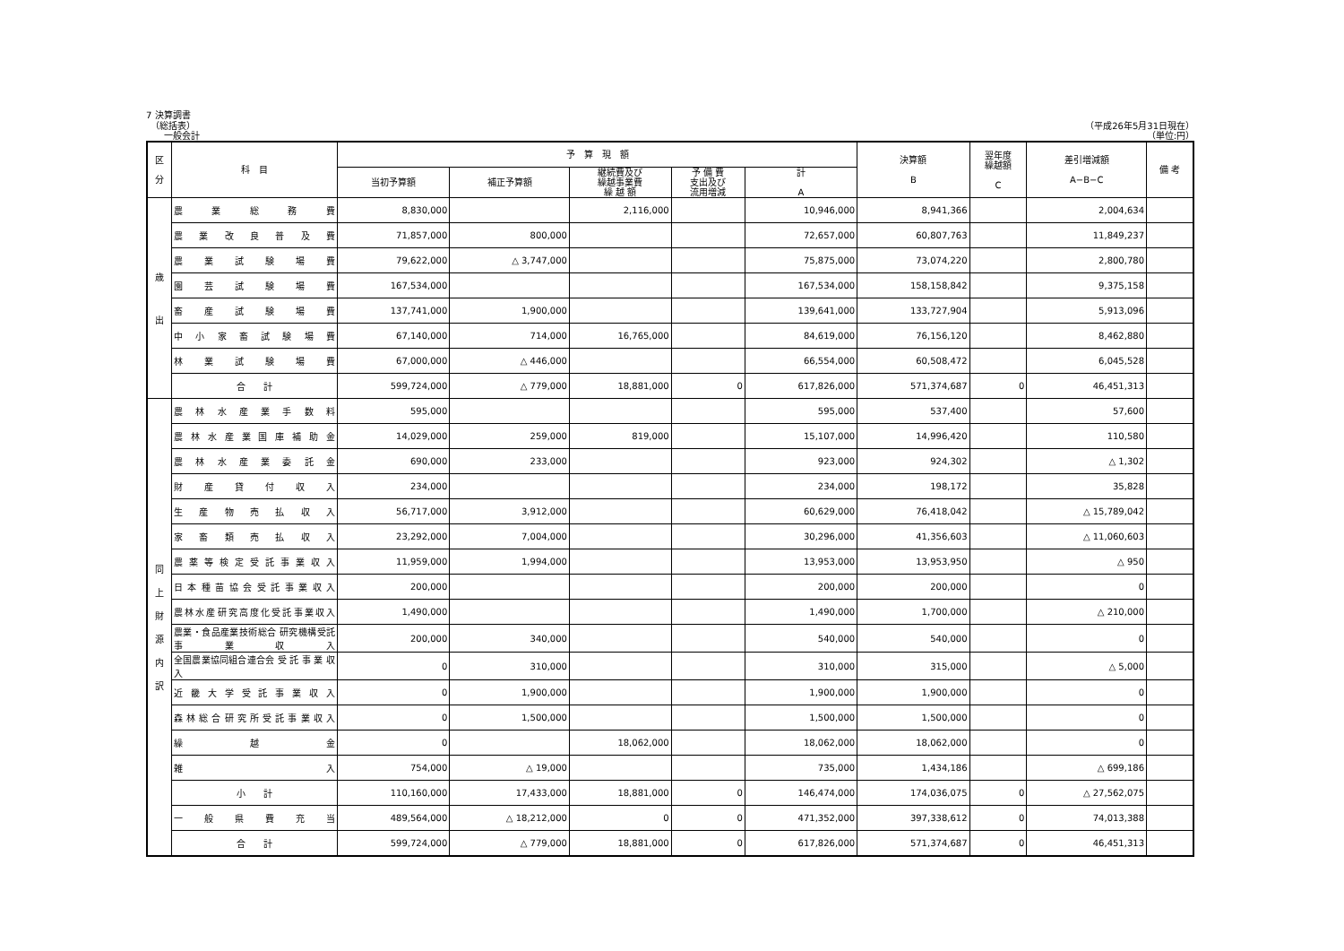7 決算調書
　（総括表） （平成26年5月31日現在）
　　一般会計 （単位:円）
| 区 分 | 科 目 | 予 算 現 額 | | | | | 決算額 B | 翌年度 繰越額 C | 差引増減額 A−B−C | 備 考 |
| --- | --- | --- | --- | --- | --- | --- | --- | --- | --- | --- |
| | | 当初予算額 | 補正予算額 | 継続費及び 繰越事業費 繰 越 額 | 予 備 費 支出及び 流用増減 | 計 A | | | | |
| 歳 出 | 農 業 総 務 費 | 8,830,000 | | 2,116,000 | | 10,946,000 | 8,941,366 | | 2,004,634 | |
| | 農 業 改 良 普 及 費 | 71,857,000 | 800,000 | | | 72,657,000 | 60,807,763 | | 11,849,237 | |
| | 農 業 試 験 場 費 | 79,622,000 | △ 3,747,000 | | | 75,875,000 | 73,074,220 | | 2,800,780 | |
| | 園 芸 試 験 場 費 | 167,534,000 | | | | 167,534,000 | 158,158,842 | | 9,375,158 | |
| | 畜 産 試 験 場 費 | 137,741,000 | 1,900,000 | | | 139,641,000 | 133,727,904 | | 5,913,096 | |
| | 中 小 家 畜 試 験 場 費 | 67,140,000 | 714,000 | 16,765,000 | | 84,619,000 | 76,156,120 | | 8,462,880 | |
| | 林 業 試 験 場 費 | 67,000,000 | △ 446,000 | | | 66,554,000 | 60,508,472 | | 6,045,528 | |
| | 合 計 | 599,724,000 | △ 779,000 | 18,881,000 | 0 | 617,826,000 | 571,374,687 | 0 | 46,451,313 | |
| 同 上 財 源 内 訳 | 農 林 水 産 業 手 数 料 | 595,000 | | | | 595,000 | 537,400 | | 57,600 | |
| | 農林水産業国庫補助金 | 14,029,000 | 259,000 | 819,000 | | 15,107,000 | 14,996,420 | | 110,580 | |
| | 農 林 水 産 業 委 託 金 | 690,000 | 233,000 | | | 923,000 | 924,302 | | △ 1,302 | |
| | 財 産 貸 付 収 入 | 234,000 | | | | 234,000 | 198,172 | | 35,828 | |
| | 生 産 物 売 払 収 入 | 56,717,000 | 3,912,000 | | | 60,629,000 | 76,418,042 | | △ 15,789,042 | |
| | 家 畜 類 売 払 収 入 | 23,292,000 | 7,004,000 | | | 30,296,000 | 41,356,603 | | △ 11,060,603 | |
| | 農薬等検定受託事業収入 | 11,959,000 | 1,994,000 | | | 13,953,000 | 13,953,950 | | △ 950 | |
| | 日本種苗協会受託事業収入 | 200,000 | | | | 200,000 | 200,000 | | 0 | |
| | 農林水産研究高度化受託事業収入 | 1,490,000 | | | | 1,490,000 | 1,700,000 | | △ 210,000 | |
| | 農業・食品産業技術総合 研究機構受託事業収入 | 200,000 | 340,000 | | | 540,000 | 540,000 | | 0 | |
| | 全国農業協同組合連合会 受 託 事 業 収 入 | 0 | 310,000 | | | 310,000 | 315,000 | | △ 5,000 | |
| | 近畿大学受託事業収入 | 0 | 1,900,000 | | | 1,900,000 | 1,900,000 | | 0 | |
| | 森林総合研究所受託事業収入 | 0 | 1,500,000 | | | 1,500,000 | 1,500,000 | | 0 | |
| | 繰 越 金 | 0 | | 18,062,000 | | 18,062,000 | 18,062,000 | | 0 | |
| | 雑 入 | 754,000 | △ 19,000 | | | 735,000 | 1,434,186 | | △ 699,186 | |
| | 小 計 | 110,160,000 | 17,433,000 | 18,881,000 | 0 | 146,474,000 | 174,036,075 | 0 | △ 27,562,075 | |
| | 一 般 県 費 充 当 | 489,564,000 | △ 18,212,000 | 0 | 0 | 471,352,000 | 397,338,612 | 0 | 74,013,388 | |
| | 合 計 | 599,724,000 | △ 779,000 | 18,881,000 | 0 | 617,826,000 | 571,374,687 | 0 | 46,451,313 | |